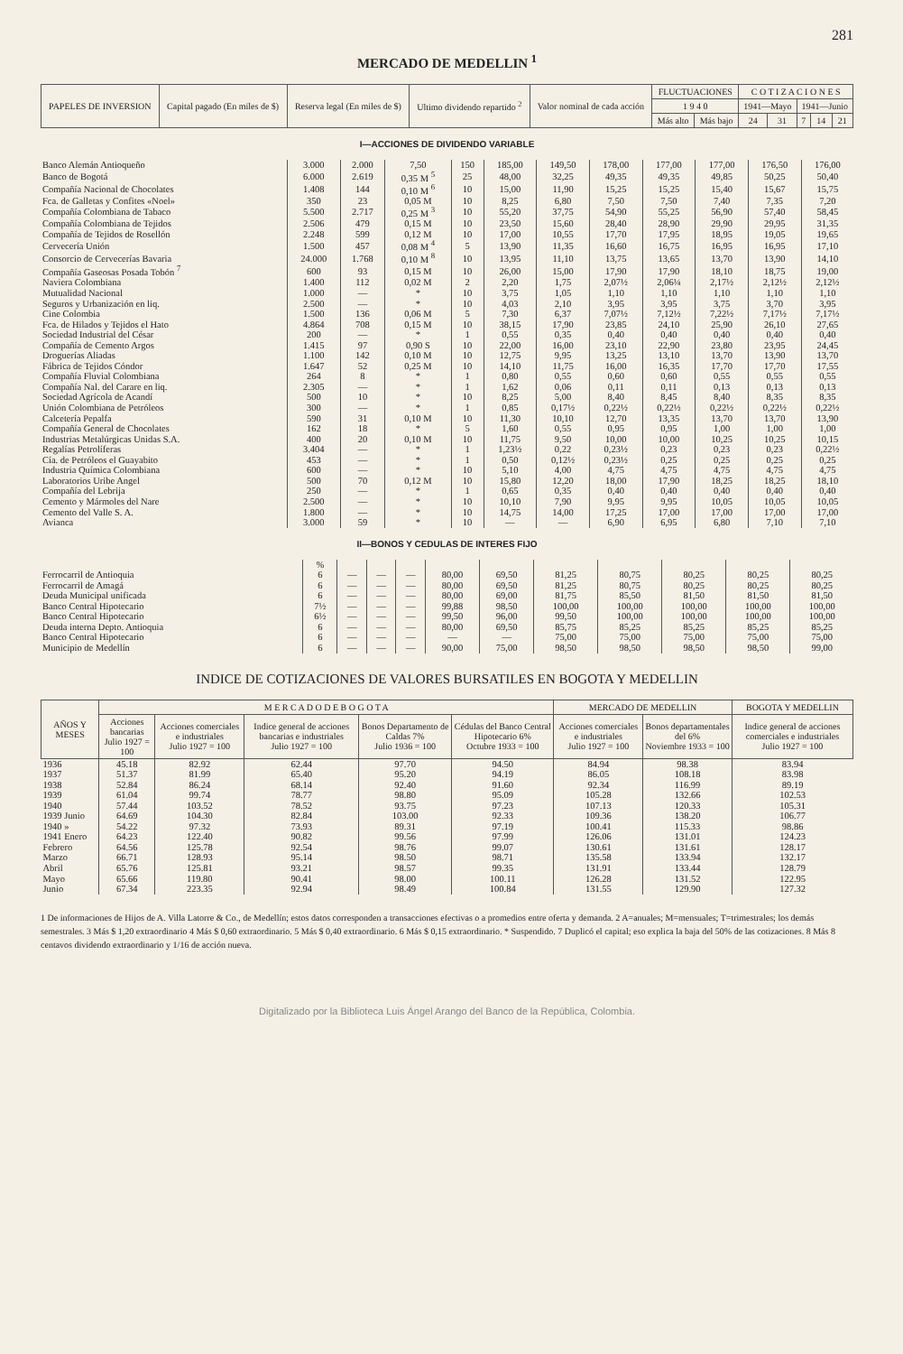281
MERCADO DE MEDELLIN <sup>1</sup>
| PAPELES DE INVERSION | Capital pagado (En miles de $) | Reserva legal (En miles de $) | Ultimo dividendo repartido <sup>2</sup> | Valor nominal de cada acción | FLUCTUACIONES | | C O T I Z A C I O N E S | | | | |
| --- | --- | --- | --- | --- | --- | --- | --- | --- | --- | --- | --- |
| | | | | | 1 9 4 0 | | 1941—Mayo | | 1941—Junio | | |
| | | | | | Más alto | Más bajo | 24 | 31 | 7 | 14 | 21 |
I—ACCIONES DE DIVIDENDO VARIABLE
| Banco Alemán Antioqueño | 3.000 | 2.000 | 7,50 | 150 | 185,00 | 149,50 | 178,00 | 177,00 | 177,00 | 176,50 | 176,00 |
| Banco de Bogotá | 6.000 | 2.619 | 0,35 M <sup>5</sup> | 25 | 48,00 | 32,25 | 49,35 | 49,35 | 49,85 | 50,25 | 50,40 |
| Compañía Nacional de Chocolates | 1.408 | 144 | 0,10 M <sup>6</sup> | 10 | 15,00 | 11,90 | 15,25 | 15,25 | 15,40 | 15,67 | 15,75 |
| Fca. de Galletas y Confites «Noel» | 350 | 23 | 0,05 M | 10 | 8,25 | 6,80 | 7,50 | 7,50 | 7,40 | 7,35 | 7,20 |
| Compañía Colombiana de Tabaco | 5.500 | 2.717 | 0,25 M <sup>3</sup> | 10 | 55,20 | 37,75 | 54,90 | 55,25 | 56,90 | 57,40 | 58,45 |
| Compañía Colombiana de Tejidos | 2.506 | 479 | 0,15 M | 10 | 23,50 | 15,60 | 28,40 | 28,90 | 29,90 | 29,95 | 31,35 |
| Compañía de Tejidos de Rosellón | 2.248 | 599 | 0,12 M | 10 | 17,00 | 10,55 | 17,70 | 17,95 | 18,95 | 19,05 | 19,65 |
| Cervecería Unión | 1.500 | 457 | 0,08 M <sup>4</sup> | 5 | 13,90 | 11,35 | 16,60 | 16,75 | 16,95 | 16,95 | 17,10 |
| Consorcio de Cervecerías Bavaria | 24.000 | 1.768 | 0,10 M <sup>8</sup> | 10 | 13,95 | 11,10 | 13,75 | 13,65 | 13,70 | 13,90 | 14,10 |
| Compañía Gaseosas Posada Tobón <sup>7</sup> | 600 | 93 | 0,15 M | 10 | 26,00 | 15,00 | 17,90 | 17,90 | 18,10 | 18,75 | 19,00 |
| Naviera Colombiana | 1.400 | 112 | 0,02 M | 2 | 2,20 | 1,75 | 2,07½ | 2,06¼ | 2,17½ | 2,12½ | 2,12½ |
| Mutualidad Nacional | 1.000 | — | * | 10 | 3,75 | 1,05 | 1,10 | 1,10 | 1,10 | 1,10 | 1,10 |
| Seguros y Urbanización en liq. | 2.500 | — | * | 10 | 4,03 | 2,10 | 3,95 | 3,95 | 3,75 | 3,70 | 3,95 |
| Cine Colombia | 1.500 | 136 | 0,06 M | 5 | 7,30 | 6,37 | 7,07½ | 7,12½ | 7,22½ | 7,17½ | 7,17½ |
| Fca. de Hilados y Tejidos el Hato | 4.864 | 708 | 0,15 M | 10 | 38,15 | 17,90 | 23,85 | 24,10 | 25,90 | 26,10 | 27,65 |
| Sociedad Industrial del César | 200 | — | * | 1 | 0,55 | 0,35 | 0,40 | 0,40 | 0,40 | 0,40 | 0,40 |
| Compañía de Cemento Argos | 1.415 | 97 | 0,90 S | 10 | 22,00 | 16,00 | 23,10 | 22,90 | 23,80 | 23,95 | 24,45 |
| Droguerías Aliadas | 1.100 | 142 | 0,10 M | 10 | 12,75 | 9,95 | 13,25 | 13,10 | 13,70 | 13,90 | 13,70 |
| Fábrica de Tejidos Cóndor | 1.647 | 52 | 0,25 M | 10 | 14,10 | 11,75 | 16,00 | 16,35 | 17,70 | 17,70 | 17,55 |
| Compañía Fluvial Colombiana | 264 | 8 | * | 1 | 0,80 | 0,55 | 0,60 | 0,60 | 0,55 | 0,55 | 0,55 |
| Compañía Nal. del Carare en liq. | 2.305 | — | * | 1 | 1,62 | 0,06 | 0,11 | 0,11 | 0,13 | 0,13 | 0,13 |
| Sociedad Agrícola de Acandí | 500 | 10 | * | 10 | 8,25 | 5,00 | 8,40 | 8,45 | 8,40 | 8,35 | 8,35 |
| Unión Colombiana de Petróleos | 300 | — | * | 1 | 0,85 | 0,17½ | 0,22½ | 0,22½ | 0,22½ | 0,22½ | 0,22½ |
| Calcetería Pepalfa | 590 | 31 | 0,10 M | 10 | 11,30 | 10,10 | 12,70 | 13,35 | 13,70 | 13,70 | 13,90 |
| Compañía General de Chocolates | 162 | 18 | * | 5 | 1,60 | 0,55 | 0,95 | 0,95 | 1,00 | 1,00 | 1,00 |
| Industrias Metalúrgicas Unidas S.A. | 400 | 20 | 0,10 M | 10 | 11,75 | 9,50 | 10,00 | 10,00 | 10,25 | 10,25 | 10,15 |
| Regalías Petrolíferas | 3.404 | — | * | 1 | 1,23½ | 0,22 | 0,23½ | 0,23 | 0,23 | 0,23 | 0,22½ |
| Cía. de Petróleos el Guayabito | 453 | — | * | 1 | 0,50 | 0,12½ | 0,23½ | 0,25 | 0,25 | 0,25 | 0,25 |
| Industria Química Colombiana | 600 | — | * | 10 | 5,10 | 4,00 | 4,75 | 4,75 | 4,75 | 4,75 | 4,75 |
| Laboratorios Uribe Angel | 500 | 70 | 0,12 M | 10 | 15,80 | 12,20 | 18,00 | 17,90 | 18,25 | 18,25 | 18,10 |
| Compañía del Lebrija | 250 | — | * | 1 | 0,65 | 0,35 | 0,40 | 0,40 | 0,40 | 0,40 | 0,40 |
| Cemento y Mármoles del Nare | 2.500 | — | * | 10 | 10,10 | 7,90 | 9,95 | 9,95 | 10,05 | 10,05 | 10,05 |
| Cemento del Valle S. A. | 1.800 | — | * | 10 | 14,75 | 14,00 | 17,25 | 17,00 | 17,00 | 17,00 | 17,00 |
| Avianca | 3.000 | 59 | * | 10 | — | — | 6,90 | 6,95 | 6,80 | 7,10 | 7,10 |
II—BONOS Y CEDULAS DE INTERES FIJO
| | % | | | | | | | | | | |
| Ferrocarril de Antioquia | 6 | — | — | — | 80,00 | 69,50 | 81,25 | 80,75 | 80,25 | 80,25 | 80,25 |
| Ferrocarril de Amagá | 6 | — | — | — | 80,00 | 69,50 | 81,25 | 80,75 | 80,25 | 80,25 | 80,25 |
| Deuda Municipal unificada | 6 | — | — | — | 80,00 | 69,00 | 81,75 | 85,50 | 81,50 | 81,50 | 81,50 |
| Banco Central Hipotecario | 7½ | — | — | — | 99,88 | 98,50 | 100,00 | 100,00 | 100,00 | 100,00 | 100,00 |
| Banco Central Hipotecario | 6½ | — | — | — | 99,50 | 96,00 | 99,50 | 100,00 | 100,00 | 100,00 | 100,00 |
| Deuda interna Depto. Antioquia | 6 | — | — | — | 80,00 | 69,50 | 85,75 | 85,25 | 85,25 | 85,25 | 85,25 |
| Banco Central Hipotecario | 6 | — | — | — | — | — | 75,00 | 75,00 | 75,00 | 75,00 | 75,00 |
| Municipio de Medellín | 6 | — | — | — | 90,00 | 75,00 | 98,50 | 98,50 | 98,50 | 98,50 | 99,00 |
INDICE DE COTIZACIONES DE VALORES BURSATILES EN BOGOTA Y MEDELLIN
| AÑOS Y MESES | M E R C A D O D E B O G O T A | | | | | MERCADO DE MEDELLIN | | BOGOTA Y MEDELLIN |
| --- | --- | --- | --- | --- | --- | --- | --- | --- |
| | Acciones bancarias Julio 1927 = 100 | Acciones comerciales e industriales Julio 1927 = 100 | Indice general de acciones bancarias e industriales Julio 1927 = 100 | Bonos Departamento de Caldas 7% Julio 1936 = 100 | Cédulas del Banco Central Hipotecario 6% Octubre 1933 = 100 | Acciones comerciales e industriales Julio 1927 = 100 | Bonos departamentales del 6% Noviembre 1933 = 100 | Indice general de acciones comerciales e industriales Julio 1927 = 100 |
| 1936 | 45.18 | 82.92 | 62.44 | 97.70 | 94.50 | 84.94 | 98.38 | 83.94 |
| 1937 | 51.37 | 81.99 | 65.40 | 95.20 | 94.19 | 86.05 | 108.18 | 83.98 |
| 1938 | 52.84 | 86.24 | 68.14 | 92.40 | 91.60 | 92.34 | 116.99 | 89.19 |
| 1939 | 61.04 | 99.74 | 78.77 | 98.80 | 95.09 | 105.28 | 132.66 | 102.53 |
| 1940 | 57.44 | 103.52 | 78.52 | 93.75 | 97.23 | 107.13 | 120.33 | 105.31 |
| 1939 Junio | 64.69 | 104.30 | 82.84 | 103.00 | 92.33 | 109.36 | 138.20 | 106.77 |
| 1940 » | 54.22 | 97.32 | 73.93 | 89.31 | 97.19 | 100.41 | 115.33 | 98.86 |
| 1941 Enero | 64.23 | 122.40 | 90.82 | 99.56 | 97.99 | 126.06 | 131.01 | 124.23 |
| Febrero | 64.56 | 125.78 | 92.54 | 98.76 | 99.07 | 130.61 | 131.61 | 128.17 |
| Marzo | 66.71 | 128.93 | 95.14 | 98.50 | 98.71 | 135.58 | 133.94 | 132.17 |
| Abril | 65.76 | 125.81 | 93.21 | 98.57 | 99.35 | 131.91 | 133.44 | 128.79 |
| Mayo | 65.66 | 119.80 | 90.41 | 98.00 | 100.11 | 126.28 | 131.52 | 122.95 |
| Junio | 67.34 | 223.35 | 92.94 | 98.49 | 100.84 | 131.55 | 129.90 | 127.32 |
1 De informaciones de Hijos de A. Villa Latorre & Co., de Medellín; estos datos corresponden a transacciones efectivas o a promedios entre oferta y demanda. 2 A=anuales; M=mensuales; T=trimestrales; los demás semestrales. 3 Más $ 1,20 extraordinario 4 Más $ 0,60 extraordinario. 5 Más $ 0,40 extraordinario. 6 Más $ 0,15 extraordinario. * Suspendido. 7 Duplicó el capital; eso explica la baja del 50% de las cotizaciones. 8 Más 8 centavos dividendo extraordinario y 1/16 de acción nueva.
Digitalizado por la Biblioteca Luis Ángel Arango del Banco de la República, Colombia.